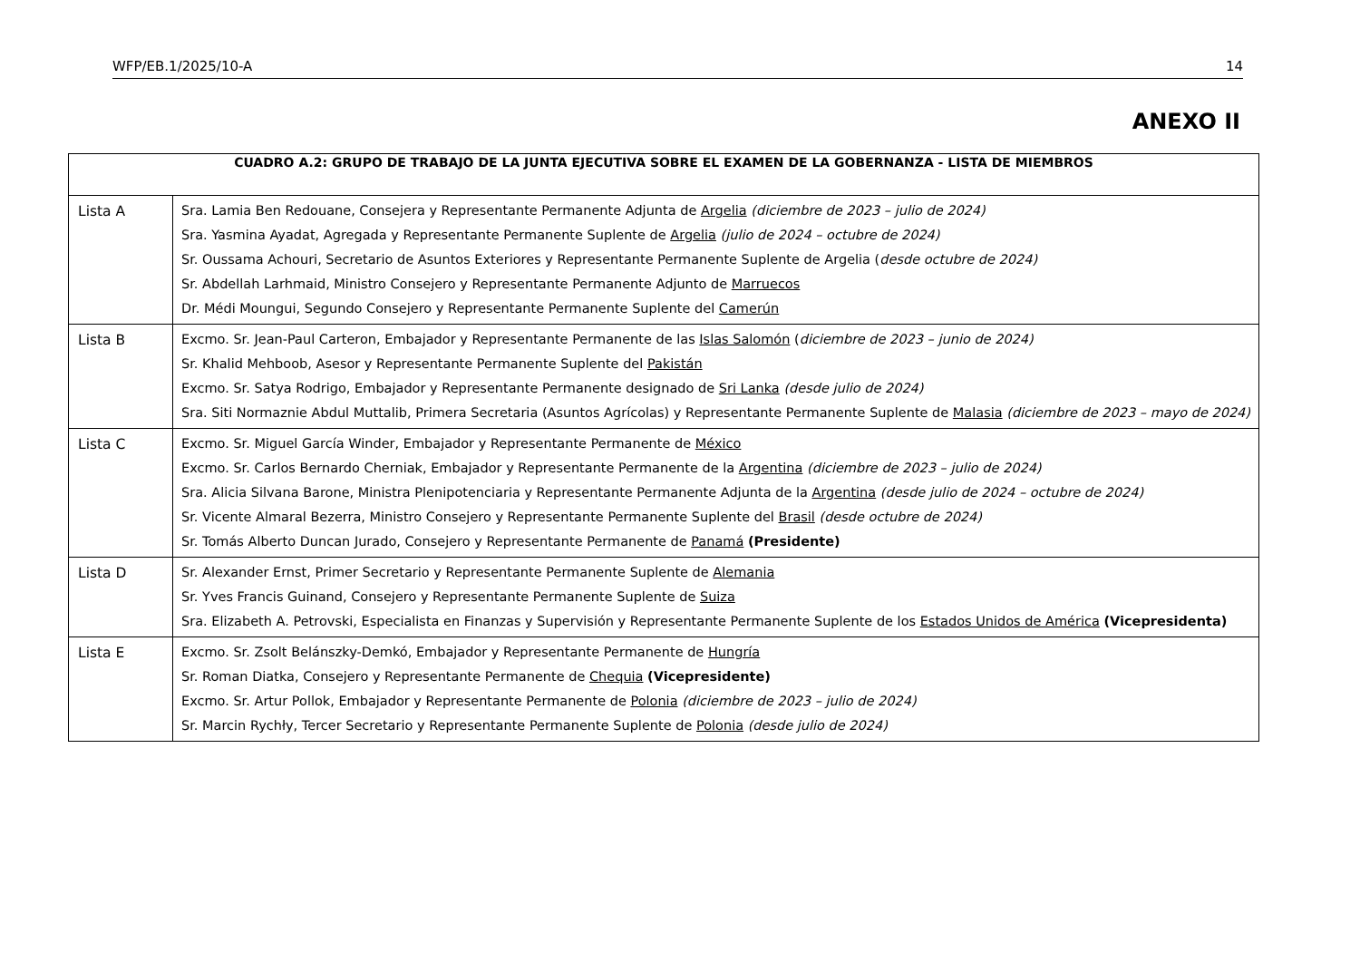WFP/EB.1/2025/10-A 14
ANEXO II
| CUADRO A.2: GRUPO DE TRABAJO DE LA JUNTA EJECUTIVA SOBRE EL EXAMEN DE LA GOBERNANZA - LISTA DE MIEMBROS | |
| --- | --- |
| Lista A | Sra. Lamia Ben Redouane, Consejera y Representante Permanente Adjunta de Argelia (diciembre de 2023 – julio de 2024) Sra. Yasmina Ayadat, Agregada y Representante Permanente Suplente de Argelia (julio de 2024 – octubre de 2024) Sr. Oussama Achouri, Secretario de Asuntos Exteriores y Representante Permanente Suplente de Argelia ( desde octubre de 2024) Sr. Abdellah Larhmaid, Ministro Consejero y Representante Permanente Adjunto de Marruecos Dr. Médi Moungui, Segundo Consejero y Representante Permanente Suplente del Camerún |
| Lista B | Excmo. Sr. Jean-Paul Carteron, Embajador y Representante Permanente de las Islas Salomón ( diciembre de 2023 – junio de 2024) Sr. Khalid Mehboob, Asesor y Representante Permanente Suplente del Pakistán Excmo. Sr. Satya Rodrigo, Embajador y Representante Permanente designado de Sri Lanka (desde julio de 2024) Sra. Siti Normaznie Abdul Muttalib, Primera Secretaria (Asuntos Agrícolas) y Representante Permanente Suplente de Malasia (diciembre de 2023 – mayo de 2024) |
| Lista C | Excmo. Sr. Miguel García Winder, Embajador y Representante Permanente de México Excmo. Sr. Carlos Bernardo Cherniak, Embajador y Representante Permanente de la Argentina (diciembre de 2023 – julio de 2024) Sra. Alicia Silvana Barone, Ministra Plenipotenciaria y Representante Permanente Adjunta de la Argentina (desde julio de 2024 – octubre de 2024) Sr. Vicente Almaral Bezerra, Ministro Consejero y Representante Permanente Suplente del Brasil (desde octubre de 2024) Sr. Tomás Alberto Duncan Jurado, Consejero y Representante Permanente de Panamá (Presidente) |
| Lista D | Sr. Alexander Ernst, Primer Secretario y Representante Permanente Suplente de Alemania Sr. Yves Francis Guinand, Consejero y Representante Permanente Suplente de Suiza Sra. Elizabeth A. Petrovski, Especialista en Finanzas y Supervisión y Representante Permanente Suplente de los Estados Unidos de América (Vicepresidenta) |
| Lista E | Excmo. Sr. Zsolt Belánszky-Demkó, Embajador y Representante Permanente de Hungría Sr. Roman Diatka, Consejero y Representante Permanente de Chequia (Vicepresidente) Excmo. Sr. Artur Pollok, Embajador y Representante Permanente de Polonia (diciembre de 2023 – julio de 2024) Sr. Marcin Rychły, Tercer Secretario y Representante Permanente Suplente de Polonia (desde julio de 2024) |